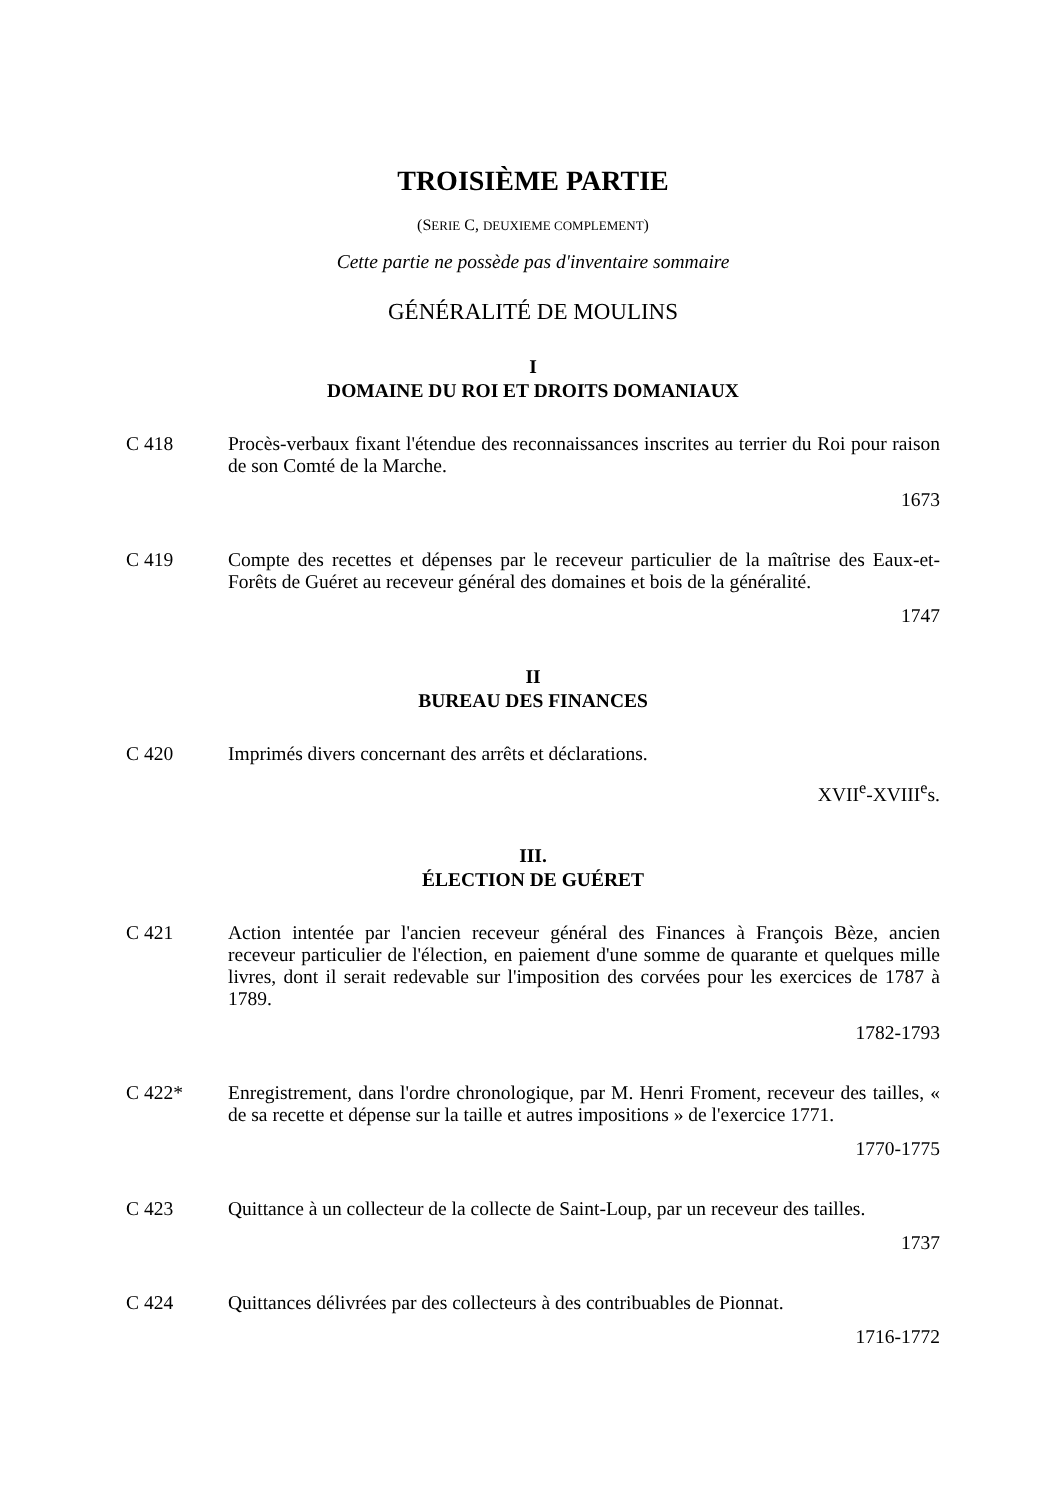TROISIÈME PARTIE
(SERIE C, DEUXIEME COMPLEMENT)
Cette partie ne possède pas d'inventaire sommaire
GÉNÉRALITÉ DE MOULINS
I
DOMAINE DU ROI ET DROITS DOMANIAUX
C 418 Procès-verbaux fixant l'étendue des reconnaissances inscrites au terrier du Roi pour raison de son Comté de la Marche.
1673
C 419 Compte des recettes et dépenses par le receveur particulier de la maîtrise des Eaux-et-Forêts de Guéret au receveur général des domaines et bois de la généralité.
1747
II
BUREAU DES FINANCES
C 420 Imprimés divers concernant des arrêts et déclarations.
XVII<sup>e</sup>-XVIII<sup>e</sup>s.
III.
ÉLECTION DE GUÉRET
C 421 Action intentée par l'ancien receveur général des Finances à François Bèze, ancien receveur particulier de l'élection, en paiement d'une somme de quarante et quelques mille livres, dont il serait redevable sur l'imposition des corvées pour les exercices de 1787 à 1789.
1782-1793
C 422* Enregistrement, dans l'ordre chronologique, par M. Henri Froment, receveur des tailles, « de sa recette et dépense sur la taille et autres impositions » de l'exercice 1771.
1770-1775
C 423 Quittance à un collecteur de la collecte de Saint-Loup, par un receveur des tailles.
1737
C 424 Quittances délivrées par des collecteurs à des contribuables de Pionnat.
1716-1772